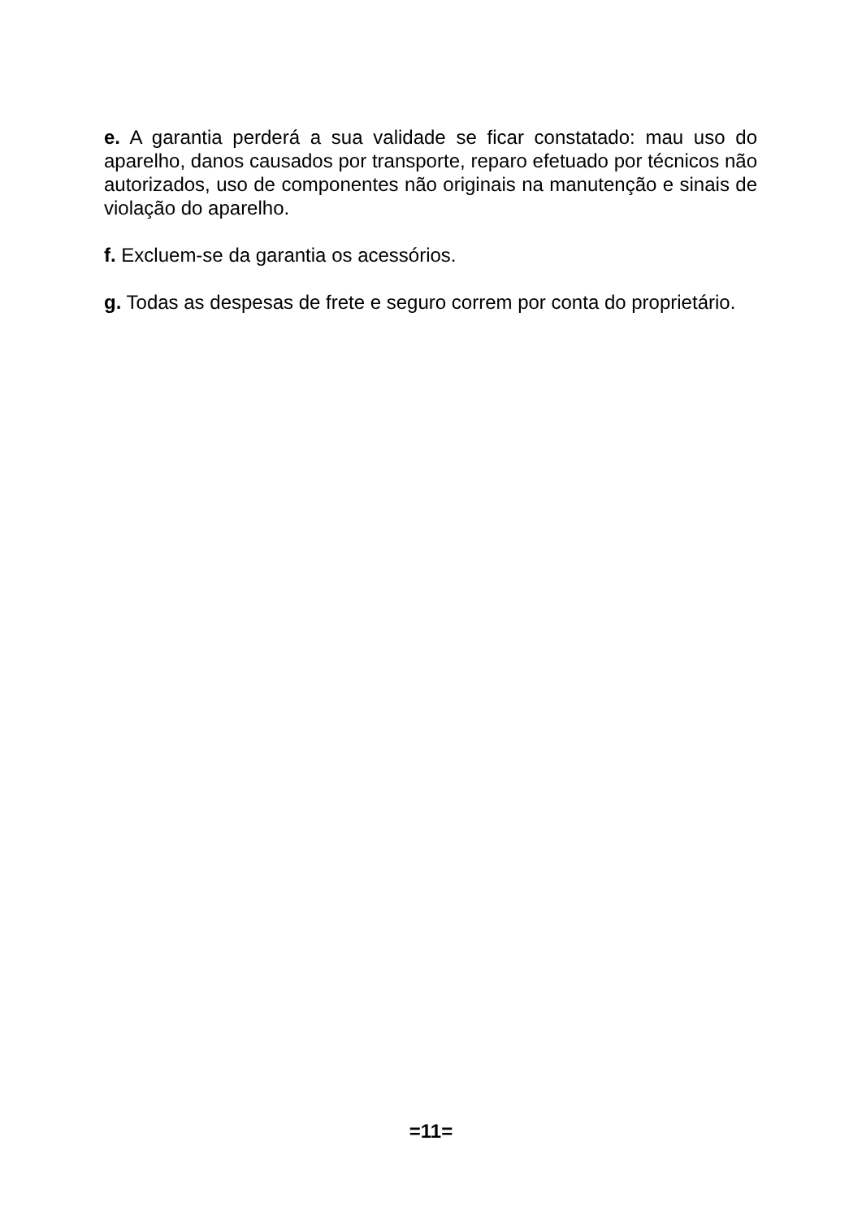e. A garantia perderá a sua validade se ficar constatado: mau uso do aparelho, danos causados por transporte, reparo efetuado por técnicos não autorizados, uso de componentes não originais na manutenção e sinais de violação do aparelho.
f. Excluem-se da garantia os acessórios.
g. Todas as despesas de frete e seguro correm por conta do proprietário.
=11=